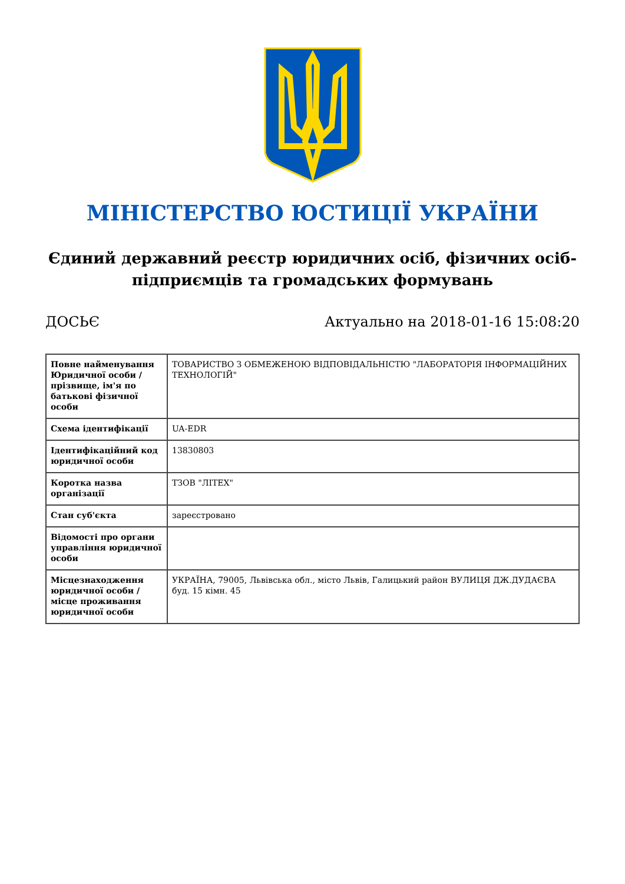МІНІСТЕРСТВО ЮСТИЦІЇ УКРАЇНИ
Єдиний державний реєстр юридичних осіб, фізичних осіб-підприємців та громадських формувань
ДОСЬЄ Актуально на 2018-01-16 15:08:20
| Повне найменування Юридичної особи / прізвище, ім'я по батькові фізичної особи | ТОВАРИСТВО З ОБМЕЖЕНОЮ ВІДПОВІДАЛЬНІСТЮ "ЛАБОРАТОРІЯ ІНФОРМАЦІЙНИХ ТЕХНОЛОГІЙ" |
| Схема ідентифікації | UA-EDR |
| Ідентифікаційний код юридичної особи | 13830803 |
| Коротка назва організації | ТЗОВ "ЛІТЕХ" |
| Стан суб'єкта | зареєстровано |
| Відомості про органи управління юридичної особи | |
| Місцезнаходження юридичної особи / місце проживання юридичної особи | УКРАЇНА, 79005, Львівська обл., місто Львів, Галицький район ВУЛИЦЯ ДЖ.ДУДАЄВА буд. 15 кімн. 45 |